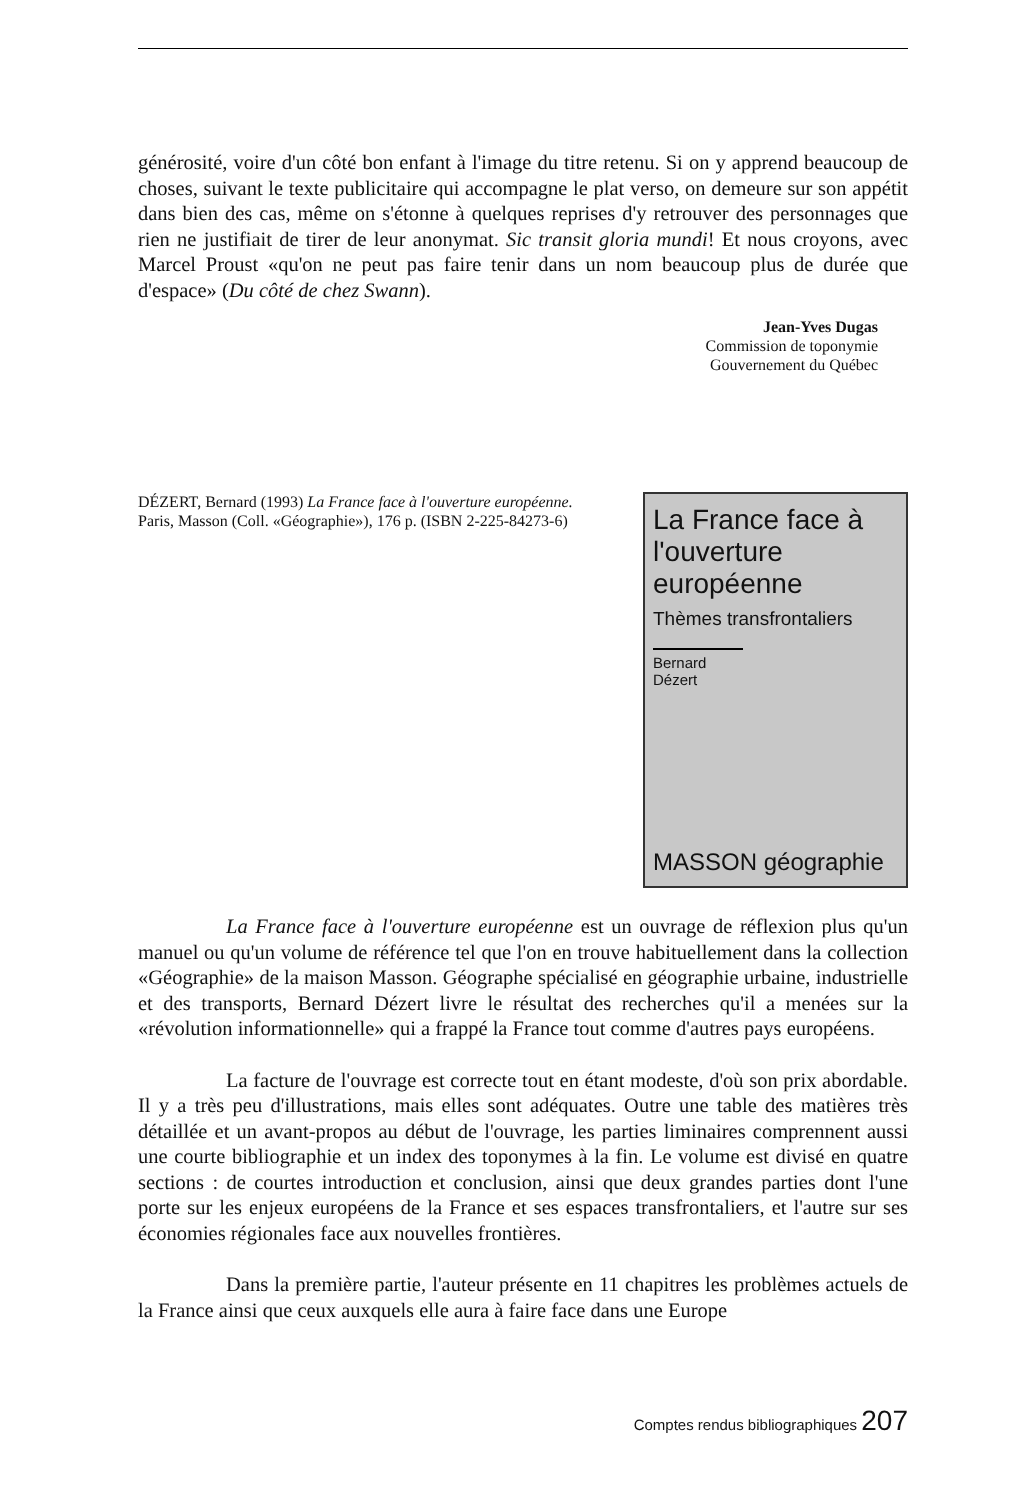générosité, voire d'un côté bon enfant à l'image du titre retenu. Si on y apprend beaucoup de choses, suivant le texte publicitaire qui accompagne le plat verso, on demeure sur son appétit dans bien des cas, même on s'étonne à quelques reprises d'y retrouver des personnages que rien ne justifiait de tirer de leur anonymat. Sic transit gloria mundi! Et nous croyons, avec Marcel Proust «qu'on ne peut pas faire tenir dans un nom beaucoup plus de durée que d'espace» (Du côté de chez Swann).
Jean-Yves Dugas
Commission de toponymie
Gouvernement du Québec
DÉZERT, Bernard (1993) La France face à l'ouverture européenne. Paris, Masson (Coll. «Géographie»), 176 p. (ISBN 2-225-84273-6)
La France face à l'ouverture européenne
Thèmes transfrontaliers
Bernard Dézert
MASSON géographie
La France face à l'ouverture européenne est un ouvrage de réflexion plus qu'un manuel ou qu'un volume de référence tel que l'on en trouve habituellement dans la collection «Géographie» de la maison Masson. Géographe spécialisé en géographie urbaine, industrielle et des transports, Bernard Dézert livre le résultat des recherches qu'il a menées sur la «révolution informationnelle» qui a frappé la France tout comme d'autres pays européens.
La facture de l'ouvrage est correcte tout en étant modeste, d'où son prix abordable. Il y a très peu d'illustrations, mais elles sont adéquates. Outre une table des matières très détaillée et un avant-propos au début de l'ouvrage, les parties liminaires comprennent aussi une courte bibliographie et un index des toponymes à la fin. Le volume est divisé en quatre sections : de courtes introduction et conclusion, ainsi que deux grandes parties dont l'une porte sur les enjeux européens de la France et ses espaces transfrontaliers, et l'autre sur ses économies régionales face aux nouvelles frontières.
Dans la première partie, l'auteur présente en 11 chapitres les problèmes actuels de la France ainsi que ceux auxquels elle aura à faire face dans une Europe
Comptes rendus bibliographiques 207